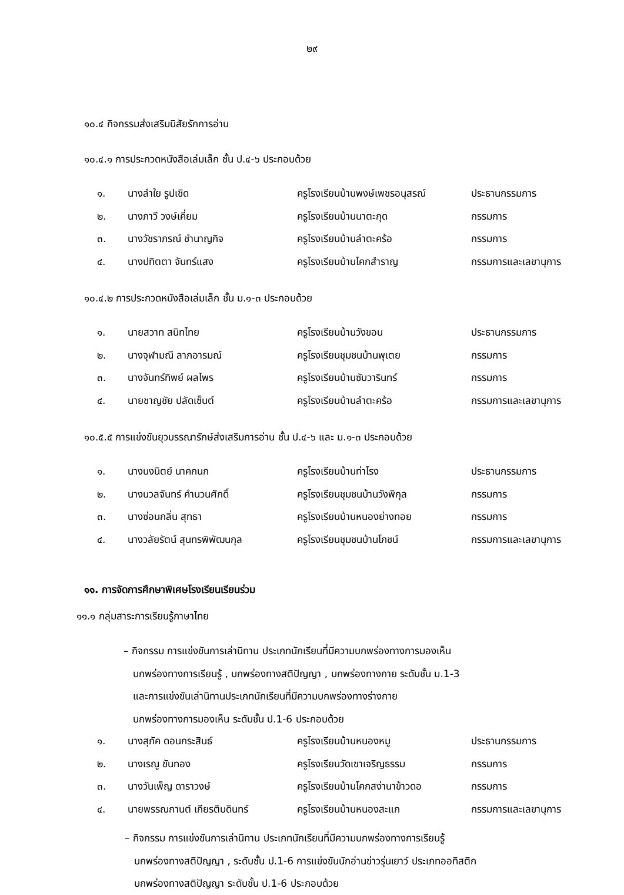๒๙
๑๐.๔ กิจกรรมส่งเสริมนิสัยรักการอ่าน
๑๐.๔.๑ การประกวดหนังสือเล่มเล็ก ชั้น ป.๔-๖ ประกอบด้วย
| ๑. | นางลำใย รูปเชิด | ครูโรงเรียนบ้านพงษ์เพชรอนุสรณ์ | ประธานกรรมการ |
| ๒. | นางภาวี วงษ์เคี่ยม | ครูโรงเรียนบ้านนาตะกุด | กรรมการ |
| ๓. | นางวัชราภรณ์ ชำนาญกิจ | ครูโรงเรียนบ้านลำตะคร้อ | กรรมการ |
| ๔. | นางปทิตตา จันทร์แสง | ครูโรงเรียนบ้านโคกสำราญ | กรรมการและเลขานุการ |
๑๐.๔.๒ การประกวดหนังสือเล่มเล็ก ชั้น ม.๑-๓ ประกอบด้วย
| ๑. | นายสวาท สนิทไทย | ครูโรงเรียนบ้านวังขอน | ประธานกรรมการ |
| ๒. | นางจุฬามณี ลาภอารมณ์ | ครูโรงเรียนชุมชนบ้านพุเตย | กรรมการ |
| ๓. | นางจันทร์ทิพย์ ผลไพร | ครูโรงเรียนบ้านซับวารินทร์ | กรรมการ |
| ๔. | นายชาญชัย ปลัดเซ็นต์ | ครูโรงเรียนบ้านลำตะคร้อ | กรรมการและเลขานุการ |
๑๐.๕.๕ การแข่งขันยุวบรรณารักษ์ส่งเสริมการอ่าน ชั้น ป.๔-๖ และ ม.๑-๓ ประกอบด้วย
| ๑. | นางนงนิตย์ นาคกนก | ครูโรงเรียนบ้านท่าโรง | ประธานกรรมการ |
| ๒. | นางนวลจันทร์ คำนวนศักดิ์ | ครูโรงเรียนชุมชนบ้านวังพิกุล | กรรมการ |
| ๓. | นางซ่อนกลิ่น สุทธา | ครูโรงเรียนบ้านหนองย่างทอย | กรรมการ |
| ๔. | นางวลัยรัตน์ สุนทรพิพัฒนกุล | ครูโรงเรียนชุมชนบ้านโภชน์ | กรรมการและเลขานุการ |
๑๑. การจัดการศึกษาพิเศษโรงเรียนเรียนร่วม
๑๑.๑ กลุ่มสาระการเรียนรู้ภาษาไทย
– กิจกรรม การแข่งขันการเล่านิทาน ประเภทนักเรียนที่มีความบกพร่องทางการมองเห็น
บกพร่องทางการเรียนรู้ , บกพร่องทางสติปัญญา , บกพร่องทางกาย ระดับชั้น ม.1-3
และการแข่งขันเล่านิทานประเภทนักเรียนที่มีความบกพร่องทางร่างกาย
บกพร่องทางการมองเห็น ระดับชั้น ป.1-6 ประกอบด้วย
| ๑. | นางสุภัค ดอนกระสินธ์ | ครูโรงเรียนบ้านหนองหมู | ประธานกรรมการ |
| ๒. | นางเรณู ขันทอง | ครูโรงเรียนวัดเขาเจริญธรรม | กรรมการ |
| ๓. | นางวันเพ็ญ ดาราวงษ์ | ครูโรงเรียนบ้านโคกสง่านาข้าวดอ | กรรมการ |
| ๔. | นายพรรณกานต์ เกียรติบดินทร์ | ครูโรงเรียนบ้านหนองสะแก | กรรมการและเลขานุการ |
– กิจกรรม การแข่งขันการเล่านิทาน ประเภทนักเรียนที่มีความบกพร่องทางการเรียนรู้
บกพร่องทางสติปัญญา , ระดับชั้น ป.1-6 การแข่งขันนักอ่านข่าวรุ่นเยาว์ ประเภทออทิสติก
บกพร่องทางสติปัญญา ระดับชั้น ป.1-6 ประกอบด้วย